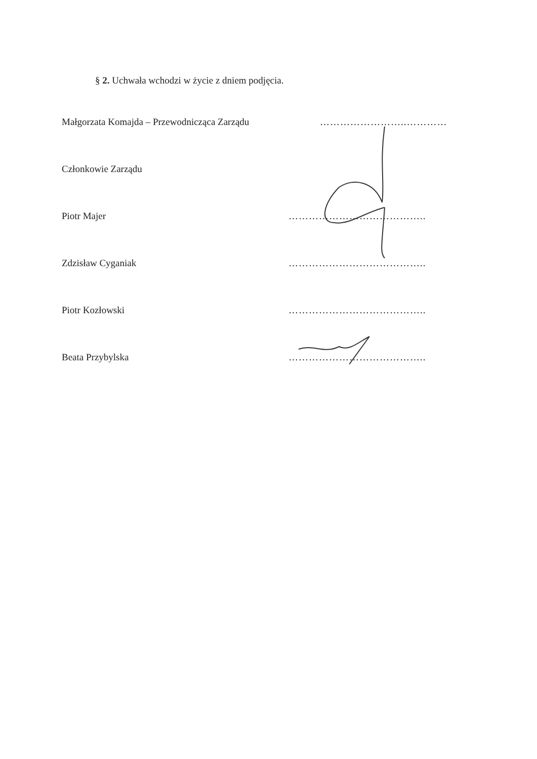§ 2. Uchwała wchodzi w życie z dniem podjęcia.
Małgorzata Komajda – Przewodnicząca Zarządu ……………………..…………
Członkowie Zarządu
Piotr Majer …………………………………..
Zdzisław Cyganiak …………………………………..
Piotr Kozłowski …………………………………..
Beata Przybylska …………………………………..